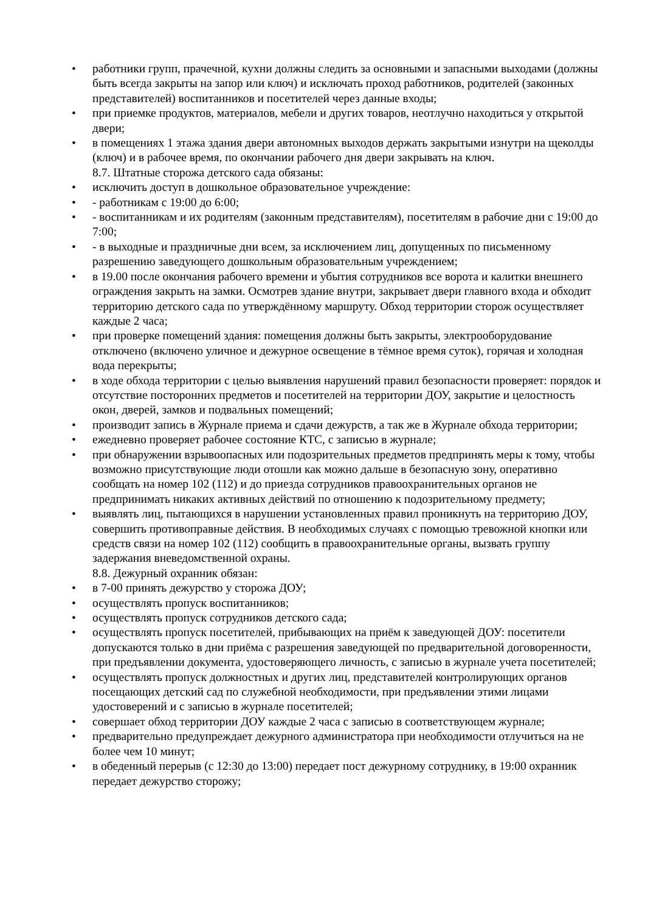• работники групп, прачечной, кухни должны следить за основными и запасными выходами (должны быть всегда закрыты на запор или ключ) и исключать проход работников, родителей (законных представителей) воспитанников и посетителей через данные входы;
• при приемке продуктов, материалов, мебели и других товаров, неотлучно находиться у открытой двери;
• в помещениях 1 этажа здания двери автономных выходов держать закрытыми изнутри на щеколды (ключ) и в рабочее время, по окончании рабочего дня двери закрывать на ключ.
8.7. Штатные сторожа детского сада обязаны:
• исключить доступ в дошкольное образовательное учреждение:
• - работникам с 19:00 до 6:00;
• - воспитанникам и их родителям (законным представителям), посетителям в рабочие дни с 19:00 до 7:00;
• - в выходные и праздничные дни всем, за исключением лиц, допущенных по письменному разрешению заведующего дошкольным образовательным учреждением;
• в 19.00 после окончания рабочего времени и убытия сотрудников все ворота и калитки внешнего ограждения закрыть на замки. Осмотрев здание внутри, закрывает двери главного входа и обходит территорию детского сада по утверждённому маршруту. Обход территории сторож осуществляет каждые 2 часа;
• при проверке помещений здания: помещения должны быть закрыты, электрооборудование отключено (включено уличное и дежурное освещение в тёмное время суток), горячая и холодная вода перекрыты;
• в ходе обхода территории с целью выявления нарушений правил безопасности проверяет: порядок и отсутствие посторонних предметов и посетителей на территории ДОУ, закрытие и целостность окон, дверей, замков и подвальных помещений;
• производит запись в Журнале приема и сдачи дежурств, а так же в Журнале обхода территории;
• ежедневно проверяет рабочее состояние КТС, с записью в журнале;
• при обнаружении взрывоопасных или подозрительных предметов предпринять меры к тому, чтобы возможно присутствующие люди отошли как можно дальше в безопасную зону, оперативно сообщать на номер 102 (112) и до приезда сотрудников правоохранительных органов не предпринимать никаких активных действий по отношению к подозрительному предмету;
• выявлять лиц, пытающихся в нарушении установленных правил проникнуть на территорию ДОУ, совершить противоправные действия. В необходимых случаях с помощью тревожной кнопки или средств связи на номер 102 (112) сообщить в правоохранительные органы, вызвать группу задержания вневедомственной охраны.
8.8. Дежурный охранник обязан:
• в 7-00 принять дежурство у сторожа ДОУ;
• осуществлять пропуск воспитанников;
• осуществлять пропуск сотрудников детского сада;
• осуществлять пропуск посетителей, прибывающих на приём к заведующей ДОУ: посетители допускаются только в дни приёма с разрешения заведующей по предварительной договоренности, при предъявлении документа, удостоверяющего личность, с записью в журнале учета посетителей;
• осуществлять пропуск должностных и других лиц, представителей контролирующих органов посещающих детский сад по служебной необходимости, при предъявлении этими лицами удостоверений и с записью в журнале посетителей;
• совершает обход территории ДОУ каждые 2 часа с записью в соответствующем журнале;
• предварительно предупреждает дежурного администратора при необходимости отлучиться на не более чем 10 минут;
• в обеденный перерыв (с 12:30 до 13:00) передает пост дежурному сотруднику, в 19:00 охранник передает дежурство сторожу;